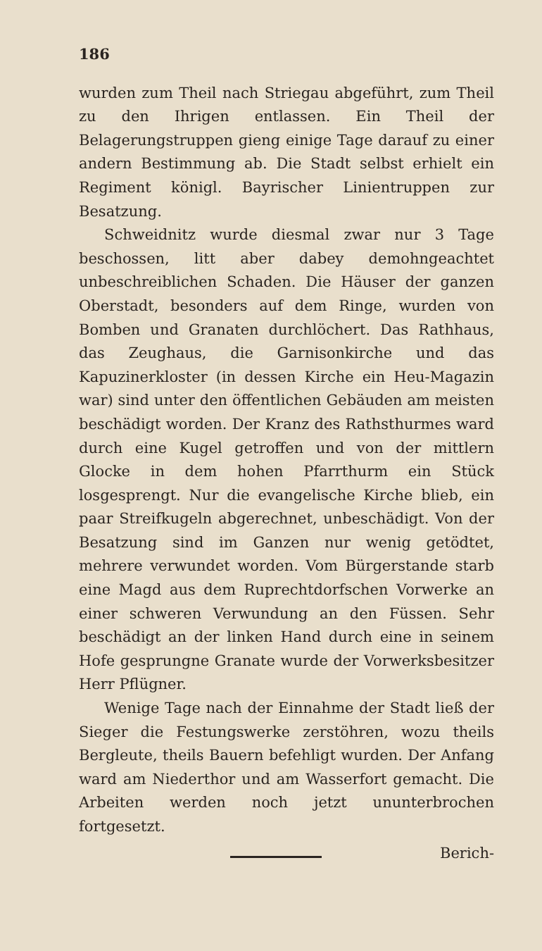186
wurden zum Theil nach Striegau abgeführt, zum Theil zu den Ihrigen entlassen. Ein Theil der Belagerungstruppen gieng einige Tage darauf zu einer andern Bestimmung ab. Die Stadt selbst erhielt ein Regiment königl. Bayrischer Linientruppen zur Besatzung.
Schweidnitz wurde diesmal zwar nur 3 Tage beschossen, litt aber dabey demohngeachtet unbeschreiblichen Schaden. Die Häuser der ganzen Oberstadt, besonders auf dem Ringe, wurden von Bomben und Granaten durchlöchert. Das Rathhaus, das Zeughaus, die Garnisonkirche und das Kapuzinerkloster (in dessen Kirche ein Heu-Magazin war) sind unter den öffentlichen Gebäuden am meisten beschädigt worden. Der Kranz des Rathsthurmes ward durch eine Kugel getroffen und von der mittlern Glocke in dem hohen Pfarrthurm ein Stück losgesprengt. Nur die evangelische Kirche blieb, ein paar Streifkugeln abgerechnet, unbeschädigt. Von der Besatzung sind im Ganzen nur wenig getödtet, mehrere verwundet worden. Vom Bürgerstande starb eine Magd aus dem Ruprechtdorfschen Vorwerke an einer schweren Verwundung an den Füssen. Sehr beschädigt an der linken Hand durch eine in seinem Hofe gesprungne Granate wurde der Vorwerksbesitzer Herr Pflügner.
Wenige Tage nach der Einnahme der Stadt ließ der Sieger die Festungswerke zerstöhren, wozu theils Bergleute, theils Bauern befehligt wurden. Der Anfang ward am Niederthor und am Wasserfort gemacht. Die Arbeiten werden noch jetzt ununterbrochen fortgesetzt.
Berich-